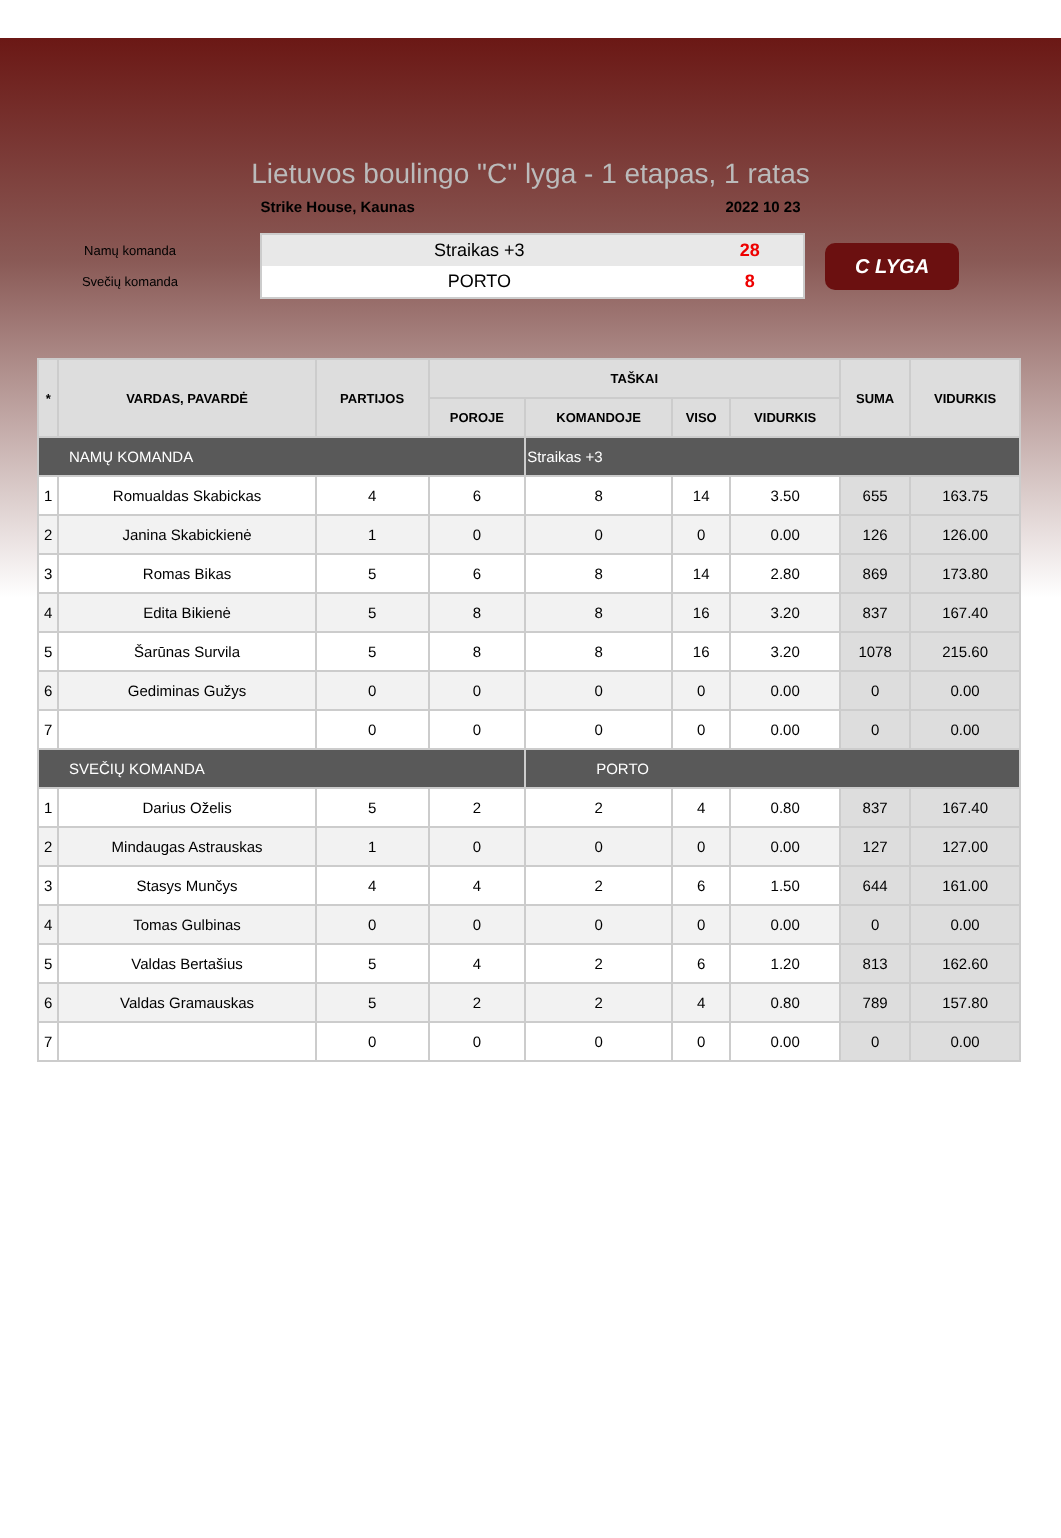Lietuvos boulingo "C" lyga - 1 etapas, 1 ratas
Strike House, Kaunas 2022 10 23
Namų komanda
Svečių komanda
| Straikas +3 | 28 |
| PORTO | 8 |
C LYGA
| * | VARDAS, PAVARDĖ | PARTIJOS | TAŠKAI | | | | SUMA | VIDURKIS |
| --- | --- | --- | --- | --- | --- | --- | --- | --- |
| | | | POROJE | KOMANDOJE | VISO | VIDURKIS | | |
| NAMŲ KOMANDA | | | | Straikas +3 | | | | |
| 1 | Romualdas Skabickas | 4 | 6 | 8 | 14 | 3.50 | 655 | 163.75 |
| 2 | Janina Skabickienė | 1 | 0 | 0 | 0 | 0.00 | 126 | 126.00 |
| 3 | Romas Bikas | 5 | 6 | 8 | 14 | 2.80 | 869 | 173.80 |
| 4 | Edita Bikienė | 5 | 8 | 8 | 16 | 3.20 | 837 | 167.40 |
| 5 | Šarūnas Survila | 5 | 8 | 8 | 16 | 3.20 | 1078 | 215.60 |
| 6 | Gediminas Gužys | 0 | 0 | 0 | 0 | 0.00 | 0 | 0.00 |
| 7 | | 0 | 0 | 0 | 0 | 0.00 | 0 | 0.00 |
| SVEČIŲ KOMANDA | | | | PORTO | | | | |
| 1 | Darius Oželis | 5 | 2 | 2 | 4 | 0.80 | 837 | 167.40 |
| 2 | Mindaugas Astrauskas | 1 | 0 | 0 | 0 | 0.00 | 127 | 127.00 |
| 3 | Stasys Munčys | 4 | 4 | 2 | 6 | 1.50 | 644 | 161.00 |
| 4 | Tomas Gulbinas | 0 | 0 | 0 | 0 | 0.00 | 0 | 0.00 |
| 5 | Valdas Bertašius | 5 | 4 | 2 | 6 | 1.20 | 813 | 162.60 |
| 6 | Valdas Gramauskas | 5 | 2 | 2 | 4 | 0.80 | 789 | 157.80 |
| 7 | | 0 | 0 | 0 | 0 | 0.00 | 0 | 0.00 |